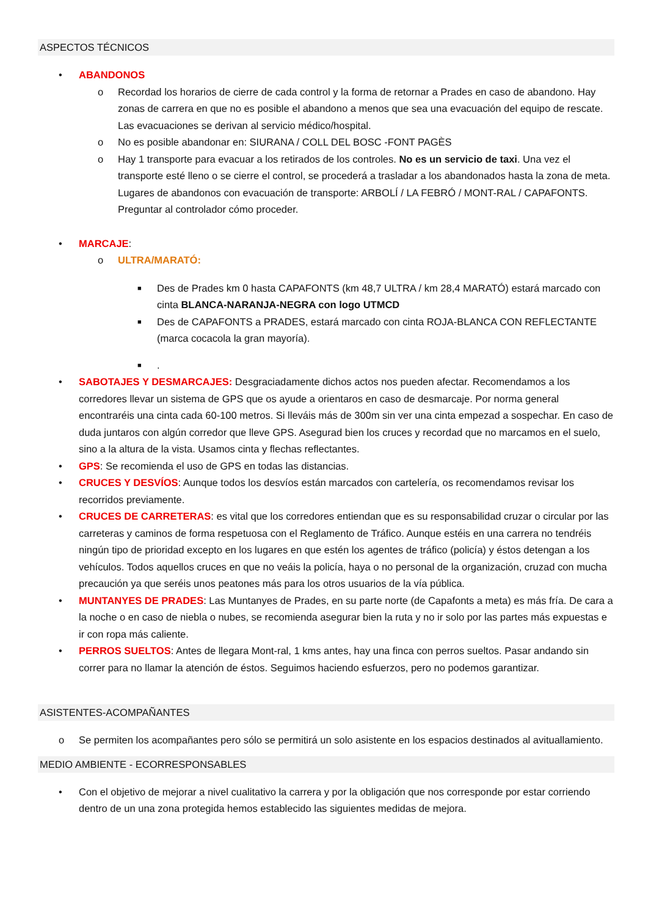ASPECTOS TÉCNICOS
• ABANDONOS
o Recordad los horarios de cierre de cada control y la forma de retornar a Prades en caso de abandono. Hay zonas de carrera en que no es posible el abandono a menos que sea una evacuación del equipo de rescate. Las evacuaciones se derivan al servicio médico/hospital.
o No es posible abandonar en: SIURANA / COLL DEL BOSC -FONT PAGÈS
o Hay 1 transporte para evacuar a los retirados de los controles. No es un servicio de taxi. Una vez el transporte esté lleno o se cierre el control, se procederá a trasladar a los abandonados hasta la zona de meta. Lugares de abandonos con evacuación de transporte: ARBOLÍ / LA FEBRÓ / MONT-RAL / CAPAFONTS. Preguntar al controlador cómo proceder.
• MARCAJE:
o ULTRA/MARATÓ:
■ Des de Prades km 0 hasta CAPAFONTS (km 48,7 ULTRA / km 28,4 MARATÓ) estará marcado con cinta BLANCA-NARANJA-NEGRA con logo UTMCD
■ Des de CAPAFONTS a PRADES, estará marcado con cinta ROJA-BLANCA CON REFLECTANTE (marca cocacola la gran mayoría).
■.
• SABOTAJES Y DESMARCAJES: Desgraciadamente dichos actos nos pueden afectar. Recomendamos a los corredores llevar un sistema de GPS que os ayude a orientaros en caso de desmarcaje. Por norma general encontraréis una cinta cada 60-100 metros. Si lleváis más de 300m sin ver una cinta empezad a sospechar. En caso de duda juntaros con algún corredor que lleve GPS. Asegurad bien los cruces y recordad que no marcamos en el suelo, sino a la altura de la vista. Usamos cinta y flechas reflectantes.
• GPS: Se recomienda el uso de GPS en todas las distancias.
• CRUCES Y DESVÍOS: Aunque todos los desvíos están marcados con cartelería, os recomendamos revisar los recorridos previamente.
• CRUCES DE CARRETERAS: es vital que los corredores entiendan que es su responsabilidad cruzar o circular por las carreteras y caminos de forma respetuosa con el Reglamento de Tráfico. Aunque estéis en una carrera no tendréis ningún tipo de prioridad excepto en los lugares en que estén los agentes de tráfico (policía) y éstos detengan a los vehículos. Todos aquellos cruces en que no veáis la policía, haya o no personal de la organización, cruzad con mucha precaución ya que seréis unos peatones más para los otros usuarios de la vía pública.
• MUNTANYES DE PRADES: Las Muntanyes de Prades, en su parte norte (de Capafonts a meta) es más fría. De cara a la noche o en caso de niebla o nubes, se recomienda asegurar bien la ruta y no ir solo por las partes más expuestas e ir con ropa más caliente.
• PERROS SUELTOS: Antes de llegara Mont-ral, 1 kms antes, hay una finca con perros sueltos. Pasar andando sin correr para no llamar la atención de éstos. Seguimos haciendo esfuerzos, pero no podemos garantizar.
ASISTENTES-ACOMPAÑANTES
o Se permiten los acompañantes pero sólo se permitirá un solo asistente en los espacios destinados al avituallamiento.
MEDIO AMBIENTE - ECORRESPONSABLES
• Con el objetivo de mejorar a nivel cualitativo la carrera y por la obligación que nos corresponde por estar corriendo dentro de un una zona protegida hemos establecido las siguientes medidas de mejora.